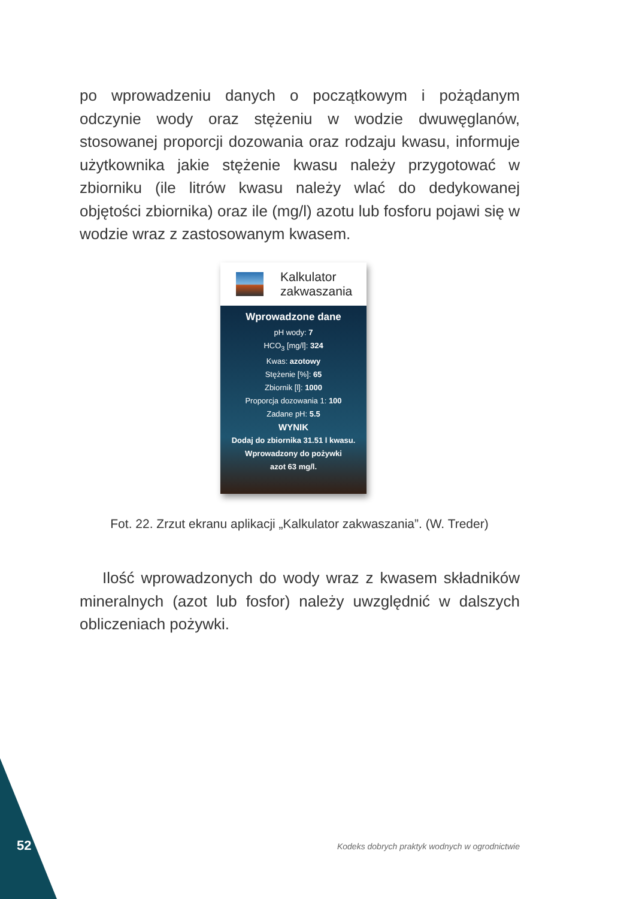po wprowadzeniu danych o początkowym i pożądanym odczynie wody oraz stężeniu w wodzie dwuwęglanów, stosowanej proporcji dozowania oraz rodzaju kwasu, informuje użytkownika jakie stężenie kwasu należy przygotować w zbiorniku (ile litrów kwasu należy wlać do dedykowanej objętości zbiornika) oraz ile (mg/l) azotu lub fosforu pojawi się w wodzie wraz z zastosowanym kwasem.
Kalkulator
zakwaszania
Wprowadzone dane
pH wody: 7
HCO<sub>3</sub> [mg/l]: 324
Kwas: azotowy
Stężenie [%]: 65
Zbiornik [l]: 1000
Proporcja dozowania 1: 100
Zadane pH: 5.5
WYNIK
Dodaj do zbiornika 31.51 l kwasu.
Wprowadzony do pożywki
azot 63 mg/l.
Fot. 22. Zrzut ekranu aplikacji „Kalkulator zakwaszania”. (W. Treder)
Ilość wprowadzonych do wody wraz z kwasem składników mineralnych (azot lub fosfor) należy uwzględnić w dalszych obliczeniach pożywki.
52
Kodeks dobrych praktyk wodnych w ogrodnictwie